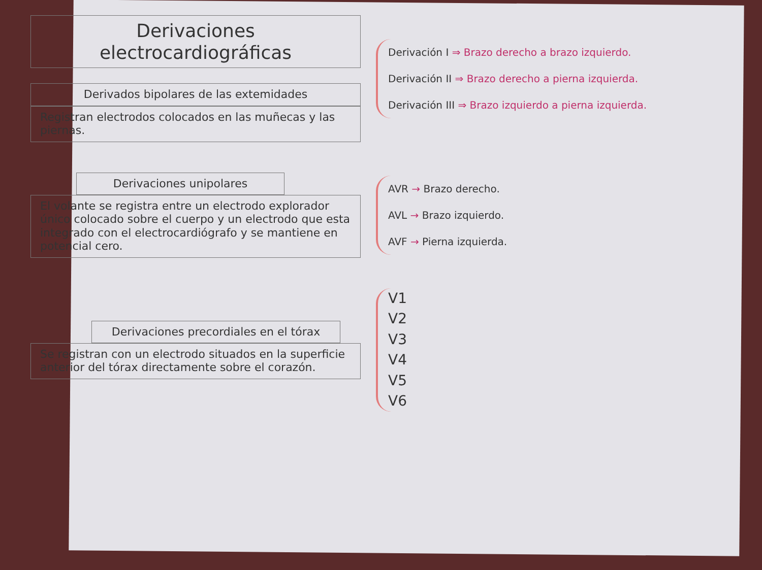Derivaciones electrocardiográficas
Derivados bipolares de las extemidades
Registran electrodos colocados en las muñecas y las piernas.
Derivación I ⇒ Brazo derecho a brazo izquierdo.
Derivación II ⇒ Brazo derecho a pierna izquierda.
Derivación III ⇒ Brazo izquierdo a pierna izquierda.
Derivaciones unipolares
El volante se registra entre un electrodo explorador único colocado sobre el cuerpo y un electrodo que esta integrado con el electrocardiógrafo y se mantiene en potencial cero.
AVR → Brazo derecho.
AVL → Brazo izquierdo.
AVF → Pierna izquierda.
Derivaciones precordiales en el tórax
Se registran con un electrodo situados en la superficie anterior del tórax directamente sobre el corazón.
V1
V2
V3
V4
V5
V6